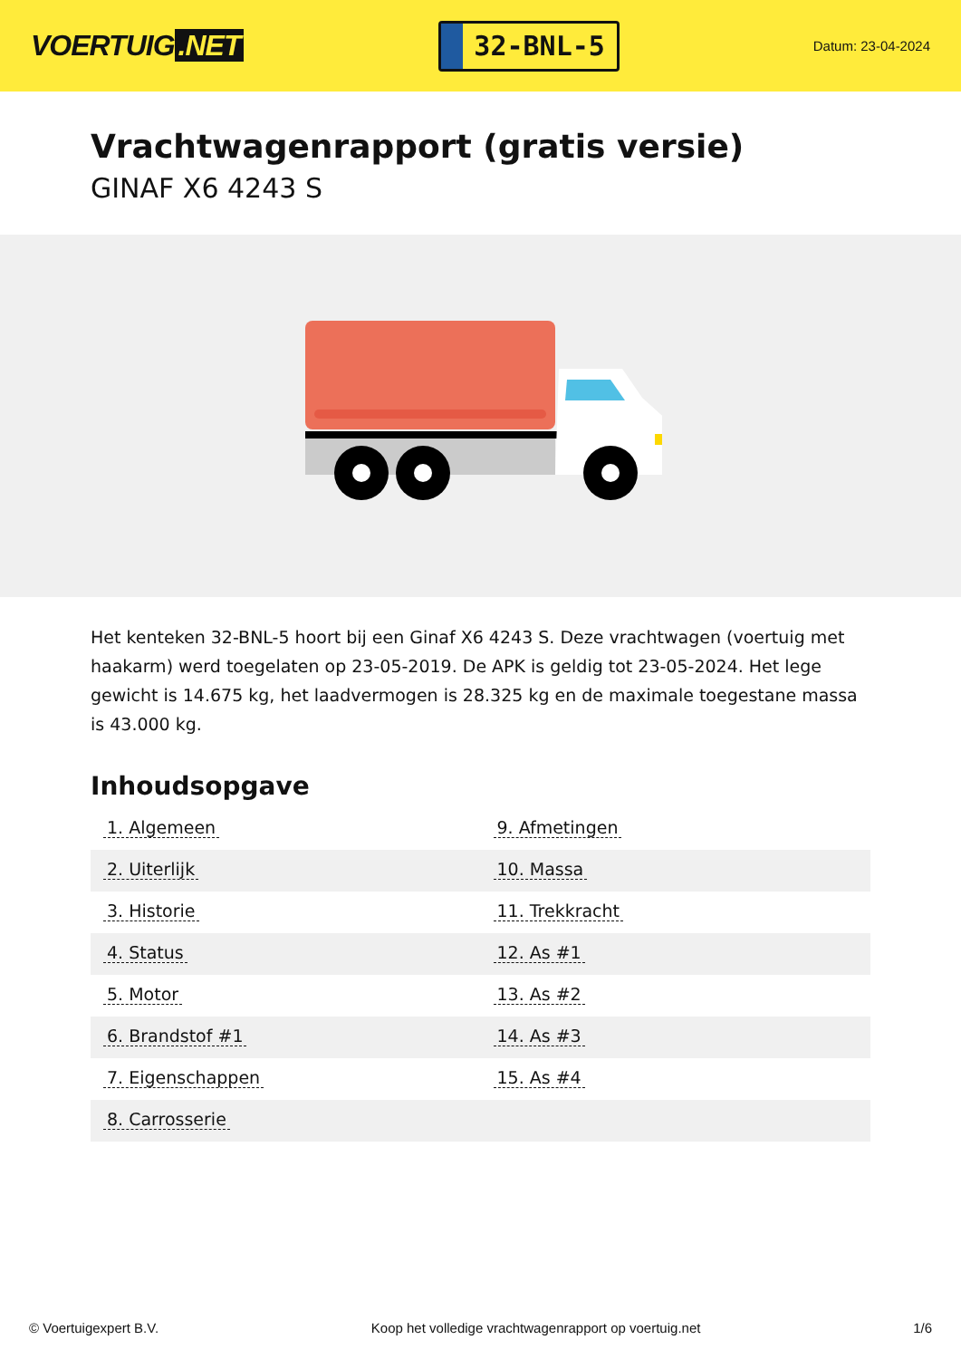VOERTUIG.NET
32-BNL-5
Datum: 23-04-2024
Vrachtwagenrapport (gratis versie)
GINAF X6 4243 S
Het kenteken 32-BNL-5 hoort bij een Ginaf X6 4243 S. Deze vrachtwagen (voertuig met haakarm) werd toegelaten op 23-05-2019. De APK is geldig tot 23-05-2024. Het lege gewicht is 14.675 kg, het laadvermogen is 28.325 kg en de maximale toegestane massa is 43.000 kg.
Inhoudsopgave
| 1. Algemeen | 9. Afmetingen |
| 2. Uiterlijk | 10. Massa |
| 3. Historie | 11. Trekkracht |
| 4. Status | 12. As #1 |
| 5. Motor | 13. As #2 |
| 6. Brandstof #1 | 14. As #3 |
| 7. Eigenschappen | 15. As #4 |
| 8. Carrosserie | |
© Voertuigexpert B.V. Koop het volledige vrachtwagenrapport op voertuig.net 1/6